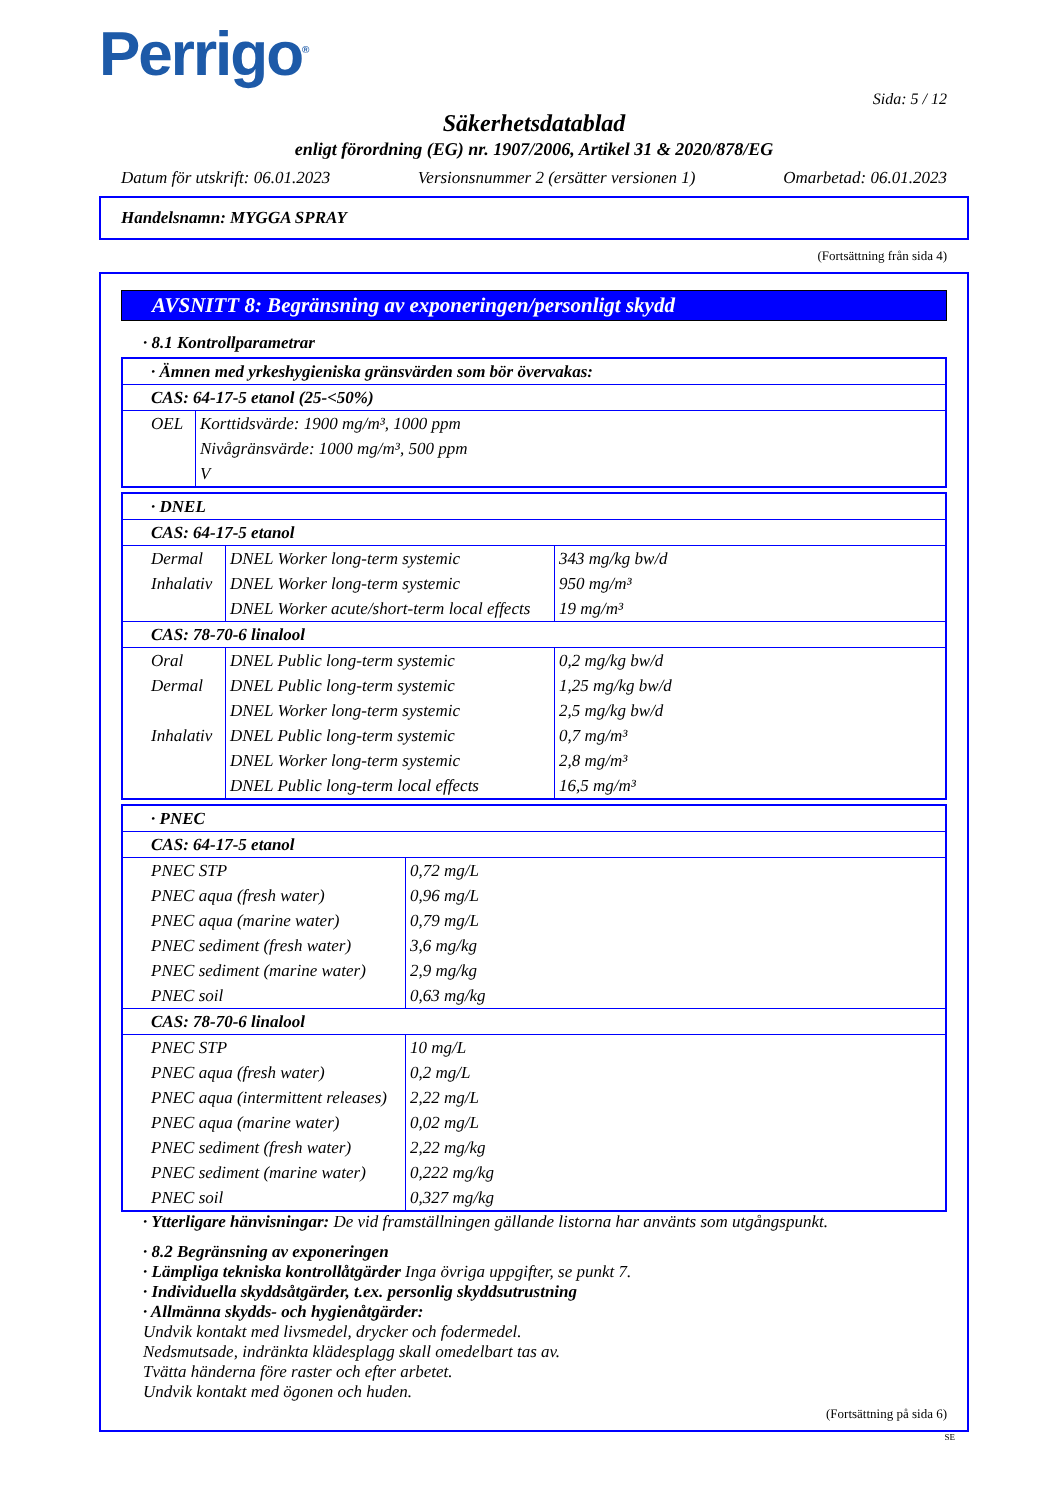Perrigo<sup>®</sup>
Sida: 5 / 12
Säkerhetsdatablad
enligt förordning (EG) nr. 1907/2006, Artikel 31 & 2020/878/EG
Datum för utskrift: 06.01.2023 Versionsnummer 2 (ersätter versionen 1) Omarbetad: 06.01.2023
Handelsnamn: MYGGA SPRAY
(Fortsättning från sida 4)
AVSNITT 8: Begränsning av exponeringen/personligt skydd
· 8.1 Kontrollparametrar
| · Ämnen med yrkeshygieniska gränsvärden som bör övervakas: | |
| CAS: 64-17-5 etanol (25-<50%) | |
| OEL | Korttidsvärde: 1900 mg/m³, 1000 ppm Nivågränsvärde: 1000 mg/m³, 500 ppm V |
| · DNEL | | |
| CAS: 64-17-5 etanol | | |
| Dermal | DNEL Worker long-term systemic | 343 mg/kg bw/d |
| Inhalativ | DNEL Worker long-term systemic | 950 mg/m³ |
| | DNEL Worker acute/short-term local effects | 19 mg/m³ |
| CAS: 78-70-6 linalool | | |
| Oral | DNEL Public long-term systemic | 0,2 mg/kg bw/d |
| Dermal | DNEL Public long-term systemic | 1,25 mg/kg bw/d |
| | DNEL Worker long-term systemic | 2,5 mg/kg bw/d |
| Inhalativ | DNEL Public long-term systemic | 0,7 mg/m³ |
| | DNEL Worker long-term systemic | 2,8 mg/m³ |
| | DNEL Public long-term local effects | 16,5 mg/m³ |
| · PNEC | |
| CAS: 64-17-5 etanol | |
| PNEC STP | 0,72 mg/L |
| PNEC aqua (fresh water) | 0,96 mg/L |
| PNEC aqua (marine water) | 0,79 mg/L |
| PNEC sediment (fresh water) | 3,6 mg/kg |
| PNEC sediment (marine water) | 2,9 mg/kg |
| PNEC soil | 0,63 mg/kg |
| CAS: 78-70-6 linalool | |
| PNEC STP | 10 mg/L |
| PNEC aqua (fresh water) | 0,2 mg/L |
| PNEC aqua (intermittent releases) | 2,22 mg/L |
| PNEC aqua (marine water) | 0,02 mg/L |
| PNEC sediment (fresh water) | 2,22 mg/kg |
| PNEC sediment (marine water) | 0,222 mg/kg |
| PNEC soil | 0,327 mg/kg |
· Ytterligare hänvisningar: De vid framställningen gällande listorna har använts som utgångspunkt.
· 8.2 Begränsning av exponeringen
· Lämpliga tekniska kontrollåtgärder Inga övriga uppgifter, se punkt 7.
· Individuella skyddsåtgärder, t.ex. personlig skyddsutrustning
· Allmänna skydds- och hygienåtgärder:
Undvik kontakt med livsmedel, drycker och fodermedel.
Nedsmutsade, indränkta klädesplagg skall omedelbart tas av.
Tvätta händerna före raster och efter arbetet.
Undvik kontakt med ögonen och huden.
(Fortsättning på sida 6)
SE